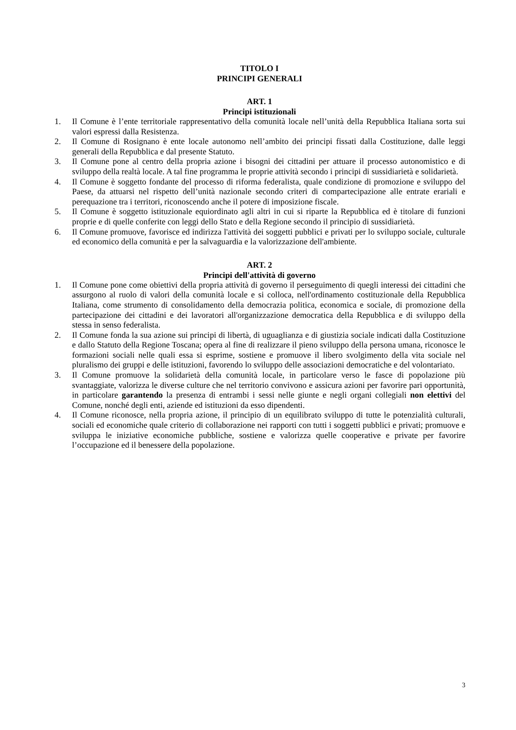TITOLO I
PRINCIPI GENERALI
ART. 1
Principi istituzionali
1. Il Comune è l’ente territoriale rappresentativo della comunità locale nell’unità della Repubblica Italiana sorta sui valori espressi dalla Resistenza.
2. Il Comune di Rosignano è ente locale autonomo nell’ambito dei principi fissati dalla Costituzione, dalle leggi generali della Repubblica e dal presente Statuto.
3. Il Comune pone al centro della propria azione i bisogni dei cittadini per attuare il processo autonomistico e di sviluppo della realtà locale. A tal fine programma le proprie attività secondo i principi di sussidiarietà e solidarietà.
4. Il Comune è soggetto fondante del processo di riforma federalista, quale condizione di promozione e sviluppo del Paese, da attuarsi nel rispetto dell’unità nazionale secondo criteri di compartecipazione alle entrate erariali e perequazione tra i territori, riconoscendo anche il potere di imposizione fiscale.
5. Il Comune è soggetto istituzionale equiordinato agli altri in cui si riparte la Repubblica ed è titolare di funzioni proprie e di quelle conferite con leggi dello Stato e della Regione secondo il principio di sussidiarietà.
6. Il Comune promuove, favorisce ed indirizza l'attività dei soggetti pubblici e privati per lo sviluppo sociale, culturale ed economico della comunità e per la salvaguardia e la valorizzazione dell'ambiente.
ART. 2
Principi dell'attività di governo
1. Il Comune pone come obiettivi della propria attività di governo il perseguimento di quegli interessi dei cittadini che assurgono al ruolo di valori della comunità locale e si colloca, nell'ordinamento costituzionale della Repubblica Italiana, come strumento di consolidamento della democrazia politica, economica e sociale, di promozione della partecipazione dei cittadini e dei lavoratori all'organizzazione democratica della Repubblica e di sviluppo della stessa in senso federalista.
2. Il Comune fonda la sua azione sui principi di libertà, di uguaglianza e di giustizia sociale indicati dalla Costituzione e dallo Statuto della Regione Toscana; opera al fine di realizzare il pieno sviluppo della persona umana, riconosce le formazioni sociali nelle quali essa si esprime, sostiene e promuove il libero svolgimento della vita sociale nel pluralismo dei gruppi e delle istituzioni, favorendo lo sviluppo delle associazioni democratiche e del volontariato.
3. Il Comune promuove la solidarietà della comunità locale, in particolare verso le fasce di popolazione più svantaggiate, valorizza le diverse culture che nel territorio convivono e assicura azioni per favorire pari opportunità, in particolare garantendo la presenza di entrambi i sessi nelle giunte e negli organi collegiali non elettivi del Comune, nonché degli enti, aziende ed istituzioni da esso dipendenti.
4. Il Comune riconosce, nella propria azione, il principio di un equilibrato sviluppo di tutte le potenzialità culturali, sociali ed economiche quale criterio di collaborazione nei rapporti con tutti i soggetti pubblici e privati; promuove e sviluppa le iniziative economiche pubbliche, sostiene e valorizza quelle cooperative e private per favorire l’occupazione ed il benessere della popolazione.
3